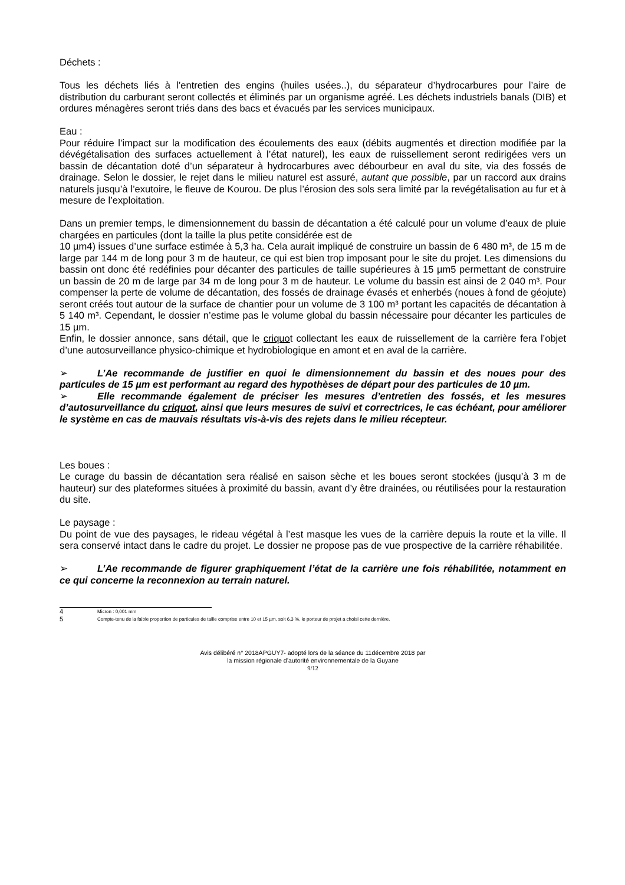Déchets :
Tous les déchets liés à l’entretien des engins (huiles usées..), du séparateur d’hydrocarbures pour l’aire de distribution du carburant seront collectés et éliminés par un organisme agréé. Les déchets industriels banals (DIB) et ordures ménagères seront triés dans des bacs et évacués par les services municipaux.
Eau :
Pour réduire l’impact sur la modification des écoulements des eaux (débits augmentés et direction modifiée par la dévégétalisation des surfaces actuellement à l’état naturel), les eaux de ruissellement seront redirigées vers un bassin de décantation doté d’un séparateur à hydrocarbures avec débourbeur en aval du site, via des fossés de drainage. Selon le dossier, le rejet dans le milieu naturel est assuré, autant que possible, par un raccord aux drains naturels jusqu’à l’exutoire, le fleuve de Kourou. De plus l’érosion des sols sera limité par la revégétalisation au fur et à mesure de l’exploitation.
Dans un premier temps, le dimensionnement du bassin de décantation a été calculé pour un volume d’eaux de pluie chargées en particules (dont la taille la plus petite considérée est de
10 µm4) issues d’une surface estimée à 5,3 ha. Cela aurait impliqué de construire un bassin de 6 480 m³, de 15 m de large par 144 m de long pour 3 m de hauteur, ce qui est bien trop imposant pour le site du projet. Les dimensions du bassin ont donc été redéfinies pour décanter des particules de taille supérieures à 15 µm5 permettant de construire un bassin de 20 m de large par 34 m de long pour 3 m de hauteur. Le volume du bassin est ainsi de 2 040 m³. Pour compenser la perte de volume de décantation, des fossés de drainage évasés et enherbés (noues à fond de géojute) seront créés tout autour de la surface de chantier pour un volume de 3 100 m³ portant les capacités de décantation à 5 140 m³. Cependant, le dossier n’estime pas le volume global du bassin nécessaire pour décanter les particules de 15 µm.
Enfin, le dossier annonce, sans détail, que le criquot collectant les eaux de ruissellement de la carrière fera l’objet d’une autosurveillance physico-chimique et hydrobiologique en amont et en aval de la carrière.
➢ L’Ae recommande de justifier en quoi le dimensionnement du bassin et des noues pour des particules de 15 µm est performant au regard des hypothèses de départ pour des particules de 10 µm.
➢ Elle recommande également de préciser les mesures d’entretien des fossés, et les mesures d’autosurveillance du criquot, ainsi que leurs mesures de suivi et correctrices, le cas échéant, pour améliorer le système en cas de mauvais résultats vis-à-vis des rejets dans le milieu récepteur.
Les boues :
Le curage du bassin de décantation sera réalisé en saison sèche et les boues seront stockées (jusqu’à 3 m de hauteur) sur des plateformes situées à proximité du bassin, avant d’y être drainées, ou réutilisées pour la restauration du site.
Le paysage :
Du point de vue des paysages, le rideau végétal à l’est masque les vues de la carrière depuis la route et la ville. Il sera conservé intact dans le cadre du projet. Le dossier ne propose pas de vue prospective de la carrière réhabilitée.
➢ L’Ae recommande de figurer graphiquement l’état de la carrière une fois réhabilitée, notamment en ce qui concerne la reconnexion au terrain naturel.
4 Micron : 0,001 mm
5 Compte-tenu de la faible proportion de particules de taille comprise entre 10 et 15 µm, soit 6,3 %, le porteur de projet a choisi cette dernière.
Avis délibéré n° 2018APGUY7- adopté lors de la séance du 11décembre 2018 par
la mission régionale d’autorité environnementale de la Guyane
9/12